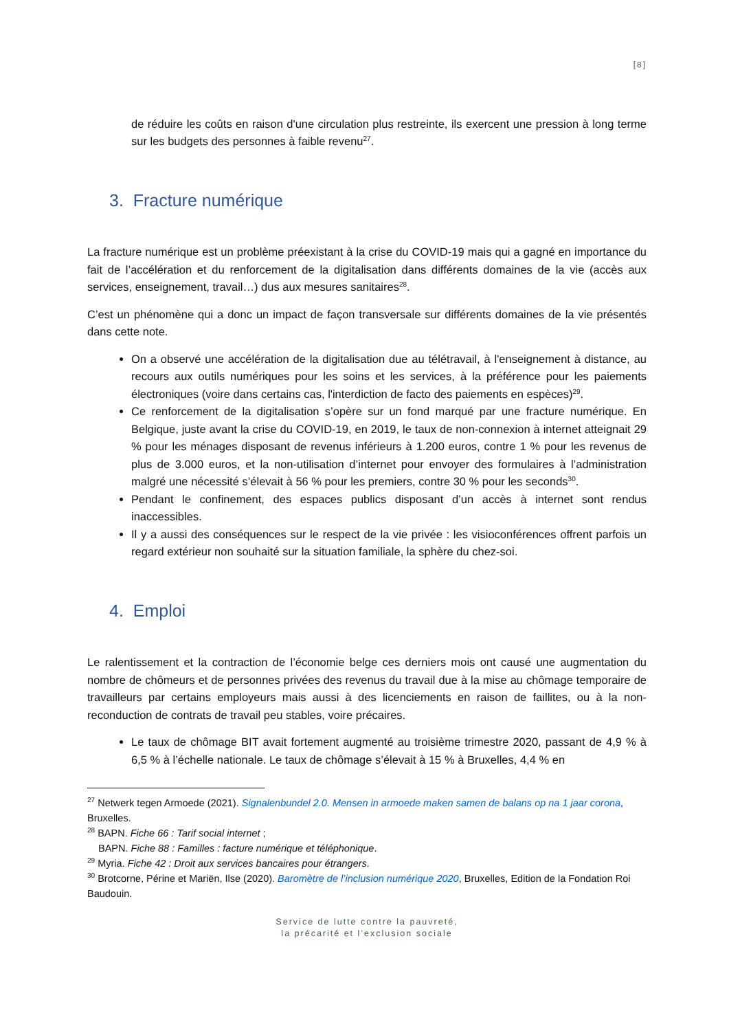[8]
de réduire les coûts en raison d'une circulation plus restreinte, ils exercent une pression à long terme sur les budgets des personnes à faible revenu<sup>27</sup>.
3. Fracture numérique
La fracture numérique est un problème préexistant à la crise du COVID-19 mais qui a gagné en importance du fait de l’accélération et du renforcement de la digitalisation dans différents domaines de la vie (accès aux services, enseignement, travail…) dus aux mesures sanitaires<sup>28</sup>.
C’est un phénomène qui a donc un impact de façon transversale sur différents domaines de la vie présentés dans cette note.
On a observé une accélération de la digitalisation due au télétravail, à l'enseignement à distance, au recours aux outils numériques pour les soins et les services, à la préférence pour les paiements électroniques (voire dans certains cas, l'interdiction de facto des paiements en espèces)<sup>29</sup>.
Ce renforcement de la digitalisation s’opère sur un fond marqué par une fracture numérique. En Belgique, juste avant la crise du COVID-19, en 2019, le taux de non-connexion à internet atteignait 29 % pour les ménages disposant de revenus inférieurs à 1.200 euros, contre 1 % pour les revenus de plus de 3.000 euros, et la non-utilisation d’internet pour envoyer des formulaires à l’administration malgré une nécessité s’élevait à 56 % pour les premiers, contre 30 % pour les seconds<sup>30</sup>.
Pendant le confinement, des espaces publics disposant d’un accès à internet sont rendus inaccessibles.
Il y a aussi des conséquences sur le respect de la vie privée : les visioconférences offrent parfois un regard extérieur non souhaité sur la situation familiale, la sphère du chez-soi.
4. Emploi
Le ralentissement et la contraction de l’économie belge ces derniers mois ont causé une augmentation du nombre de chômeurs et de personnes privées des revenus du travail due à la mise au chômage temporaire de travailleurs par certains employeurs mais aussi à des licenciements en raison de faillites, ou à la non-reconduction de contrats de travail peu stables, voire précaires.
Le taux de chômage BIT avait fortement augmenté au troisième trimestre 2020, passant de 4,9 % à 6,5 % à l’échelle nationale. Le taux de chômage s’élevait à 15 % à Bruxelles, 4,4 % en
<sup>27</sup> Netwerk tegen Armoede (2021). Signalenbundel 2.0. Mensen in armoede maken samen de balans op na 1 jaar corona, Bruxelles.
<sup>28</sup> BAPN. Fiche 66 : Tarif social internet ;
BAPN. Fiche 88 : Familles : facture numérique et téléphonique.
<sup>29</sup> Myria. Fiche 42 : Droit aux services bancaires pour étrangers.
<sup>30</sup> Brotcorne, Périne et Mariën, Ilse (2020). Baromètre de l’inclusion numérique 2020, Bruxelles, Edition de la Fondation Roi Baudouin.
Service de lutte contre la pauvreté,
la précarité et l’exclusion sociale